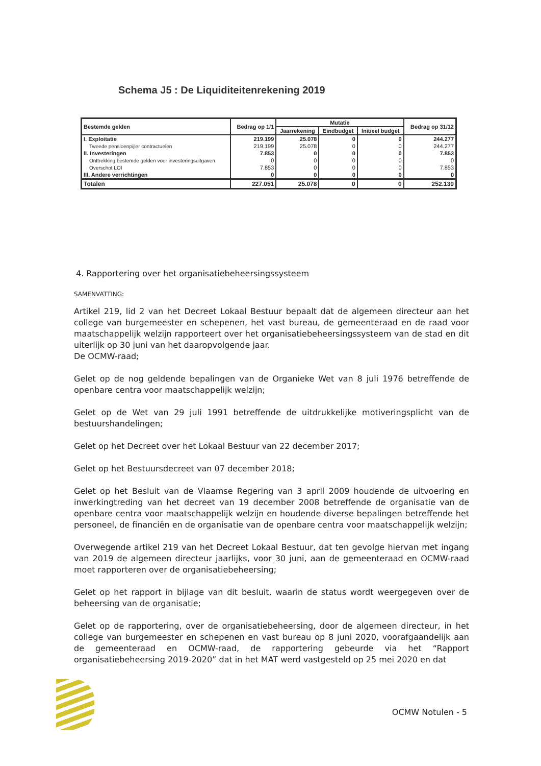Schema J5 : De Liquiditeitenrekening 2019
| Bestemde gelden | Bedrag op 1/1 | Mutatie | | | Bedrag op 31/12 |
| --- | --- | --- | --- | --- | --- |
| | | Jaarrekening | Eindbudget | Initieel budget | |
| I. Exploitatie | 219.199 | 25.078 | 0 | 0 | 244.277 |
| Tweede pensioenpijler contractuelen | 219.199 | 25.078 | 0 | 0 | 244.277 |
| II. Investeringen | 7.853 | 0 | 0 | 0 | 7.853 |
| Onttrekking bestemde gelden voor investeringsuitgaven | 0 | 0 | 0 | 0 | 0 |
| Overschot LOI | 7.853 | 0 | 0 | 0 | 7.853 |
| III. Andere verrichtingen | 0 | 0 | 0 | 0 | 0 |
| Totalen | 227.051 | 25.078 | 0 | 0 | 252.130 |
4. Rapportering over het organisatiebeheersingssysteem
SAMENVATTING:
Artikel 219, lid 2 van het Decreet Lokaal Bestuur bepaalt dat de algemeen directeur aan het college van burgemeester en schepenen, het vast bureau, de gemeenteraad en de raad voor maatschappelijk welzijn rapporteert over het organisatiebeheersingssysteem van de stad en dit uiterlijk op 30 juni van het daaropvolgende jaar.
De OCMW-raad;
Gelet op de nog geldende bepalingen van de Organieke Wet van 8 juli 1976 betreffende de openbare centra voor maatschappelijk welzijn;
Gelet op de Wet van 29 juli 1991 betreffende de uitdrukkelijke motiveringsplicht van de bestuurshandelingen;
Gelet op het Decreet over het Lokaal Bestuur van 22 december 2017;
Gelet op het Bestuursdecreet van 07 december 2018;
Gelet op het Besluit van de Vlaamse Regering van 3 april 2009 houdende de uitvoering en inwerkingtreding van het decreet van 19 december 2008 betreffende de organisatie van de openbare centra voor maatschappelijk welzijn en houdende diverse bepalingen betreffende het personeel, de financiën en de organisatie van de openbare centra voor maatschappelijk welzijn;
Overwegende artikel 219 van het Decreet Lokaal Bestuur, dat ten gevolge hiervan met ingang van 2019 de algemeen directeur jaarlijks, voor 30 juni, aan de gemeenteraad en OCMW-raad moet rapporteren over de organisatiebeheersing;
Gelet op het rapport in bijlage van dit besluit, waarin de status wordt weergegeven over de beheersing van de organisatie;
Gelet op de rapportering, over de organisatiebeheersing, door de algemeen directeur, in het college van burgemeester en schepenen en vast bureau op 8 juni 2020, voorafgaandelijk aan de gemeenteraad en OCMW-raad, de rapportering gebeurde via het “Rapport organisatiebeheersing 2019-2020” dat in het MAT werd vastgesteld op 25 mei 2020 en dat
OCMW Notulen - 5